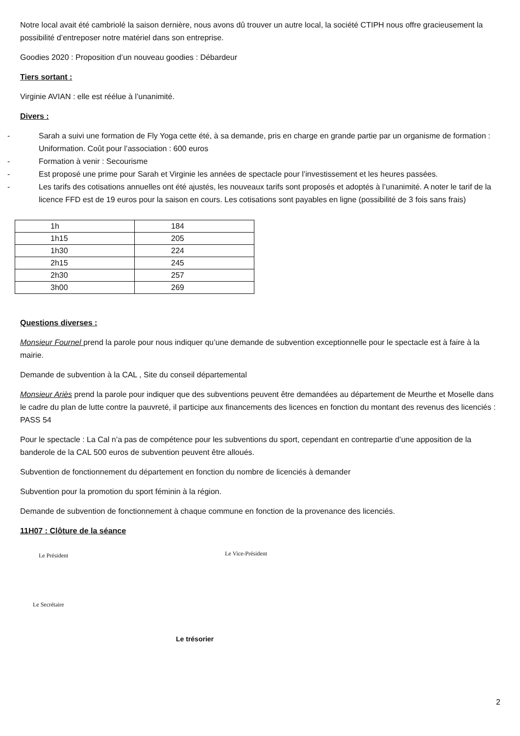Notre local avait été cambriolé la saison dernière, nous avons dû trouver un autre local, la société CTIPH nous offre gracieusement la possibilité d’entreposer notre matériel dans son entreprise.
Goodies 2020 : Proposition d’un nouveau goodies : Débardeur
Tiers sortant :
Virginie AVIAN : elle est réélue à l’unanimité.
Divers :
- Sarah a suivi une formation de Fly Yoga cette été, à sa demande, pris en charge en grande partie par un organisme de formation : Uniformation. Coût pour l’association : 600 euros
- Formation à venir : Secourisme
- Est proposé une prime pour Sarah et Virginie les années de spectacle pour l’investissement et les heures passées.
- Les tarifs des cotisations annuelles ont été ajustés, les nouveaux tarifs sont proposés et adoptés à l’unanimité. A noter le tarif de la licence FFD est de 19 euros pour la saison en cours. Les cotisations sont payables en ligne (possibilité de 3 fois sans frais)
| 1h | 184 |
| 1h15 | 205 |
| 1h30 | 224 |
| 2h15 | 245 |
| 2h30 | 257 |
| 3h00 | 269 |
Questions diverses :
Monsieur Fournel prend la parole pour nous indiquer qu’une demande de subvention exceptionnelle pour le spectacle est à faire à la mairie.
Demande de subvention à la CAL , Site du conseil départemental
Monsieur Ariès prend la parole pour indiquer que des subventions peuvent être demandées au département de Meurthe et Moselle dans le cadre du plan de lutte contre la pauvreté, il participe aux financements des licences en fonction du montant des revenus des licenciés : PASS 54
Pour le spectacle : La Cal n’a pas de compétence pour les subventions du sport, cependant en contrepartie d’une apposition de la banderole de la CAL 500 euros de subvention peuvent être alloués.
Subvention de fonctionnement du département en fonction du nombre de licenciés à demander
Subvention pour la promotion du sport féminin à la région.
Demande de subvention de fonctionnement à chaque commune en fonction de la provenance des licenciés.
11H07 : Clôture de la séance
Le Président
Le Vice-Président
Le Secrétaire
Le trésorier
2